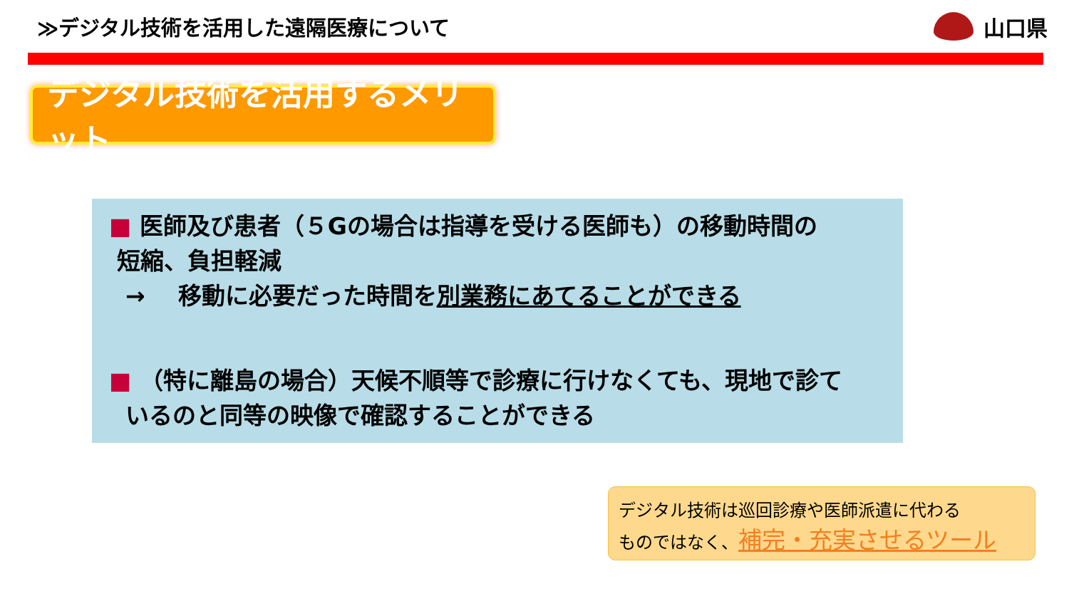≫デジタル技術を活用した遠隔医療について
山口県
デジタル技術を活用するメリット
■ 医師及び患者（５Gの場合は指導を受ける医師も）の移動時間の
短縮、負担軽減
→ 移動に必要だった時間を別業務にあてることができる
■ （特に離島の場合）天候不順等で診療に行けなくても、現地で診て
いるのと同等の映像で確認することができる
デジタル技術は巡回診療や医師派遣に代わる
ものではなく、補完・充実させるツール